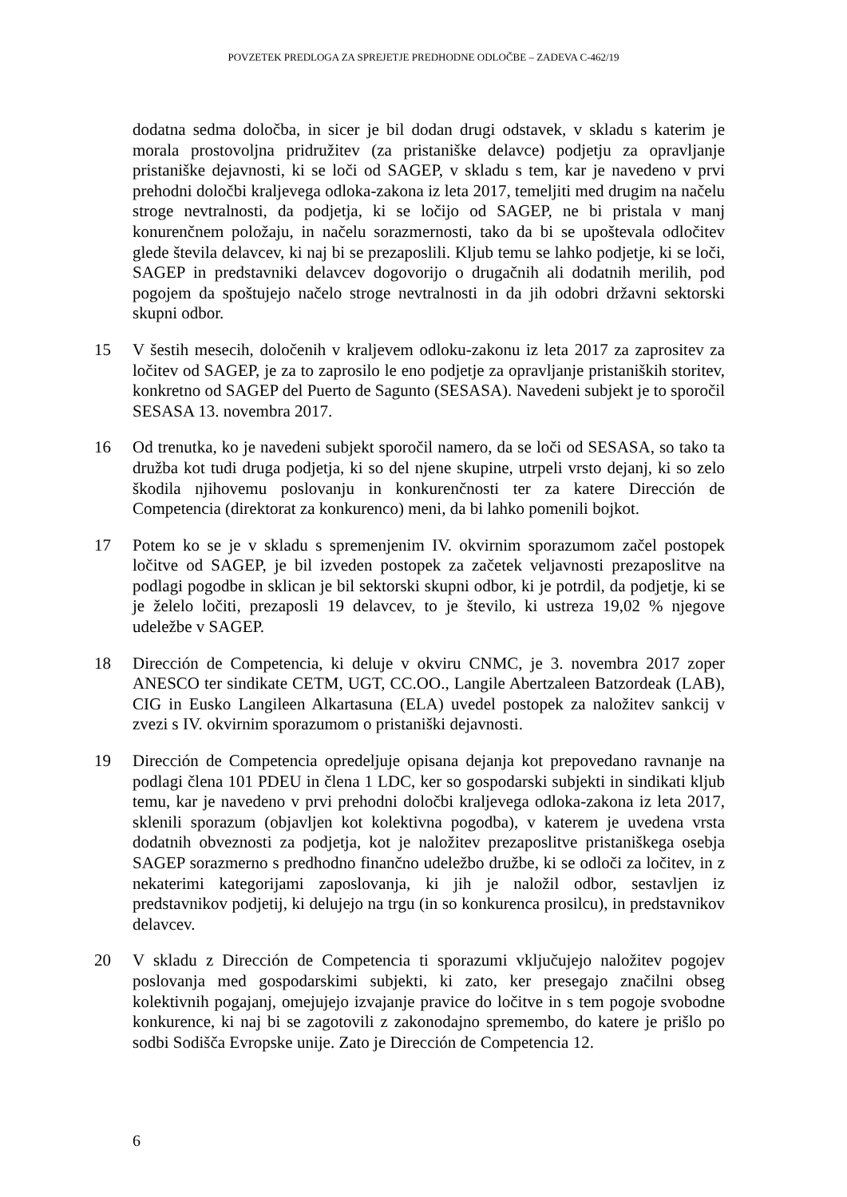POVZETEK PREDLOGA ZA SPREJETJE PREDHODNE ODLOČBE – ZADEVA C-462/19
dodatna sedma določba, in sicer je bil dodan drugi odstavek, v skladu s katerim je morala prostovoljna pridružitev (za pristaniške delavce) podjetju za opravljanje pristaniške dejavnosti, ki se loči od SAGEP, v skladu s tem, kar je navedeno v prvi prehodni določbi kraljevega odloka-zakona iz leta 2017, temeljiti med drugim na načelu stroge nevtralnosti, da podjetja, ki se ločijo od SAGEP, ne bi pristala v manj konurenčnem položaju, in načelu sorazmernosti, tako da bi se upoštevala odločitev glede števila delavcev, ki naj bi se prezaposlili. Kljub temu se lahko podjetje, ki se loči, SAGEP in predstavniki delavcev dogovorijo o drugačnih ali dodatnih merilih, pod pogojem da spoštujejo načelo stroge nevtralnosti in da jih odobri državni sektorski skupni odbor.
15 V šestih mesecih, določenih v kraljevem odloku-zakonu iz leta 2017 za zaprositev za ločitev od SAGEP, je za to zaprosilo le eno podjetje za opravljanje pristaniških storitev, konkretno od SAGEP del Puerto de Sagunto (SESASA). Navedeni subjekt je to sporočil SESASA 13. novembra 2017.
16 Od trenutka, ko je navedeni subjekt sporočil namero, da se loči od SESASA, so tako ta družba kot tudi druga podjetja, ki so del njene skupine, utrpeli vrsto dejanj, ki so zelo škodila njihovemu poslovanju in konkurenčnosti ter za katere Dirección de Competencia (direktorat za konkurenco) meni, da bi lahko pomenili bojkot.
17 Potem ko se je v skladu s spremenjenim IV. okvirnim sporazumom začel postopek ločitve od SAGEP, je bil izveden postopek za začetek veljavnosti prezaposlitve na podlagi pogodbe in sklican je bil sektorski skupni odbor, ki je potrdil, da podjetje, ki se je želelo ločiti, prezaposli 19 delavcev, to je število, ki ustreza 19,02 % njegove udeležbe v SAGEP.
18 Dirección de Competencia, ki deluje v okviru CNMC, je 3. novembra 2017 zoper ANESCO ter sindikate CETM, UGT, CC.OO., Langile Abertzaleen Batzordeak (LAB), CIG in Eusko Langileen Alkartasuna (ELA) uvedel postopek za naložitev sankcij v zvezi s IV. okvirnim sporazumom o pristaniški dejavnosti.
19 Dirección de Competencia opredeljuje opisana dejanja kot prepovedano ravnanje na podlagi člena 101 PDEU in člena 1 LDC, ker so gospodarski subjekti in sindikati kljub temu, kar je navedeno v prvi prehodni določbi kraljevega odloka-zakona iz leta 2017, sklenili sporazum (objavljen kot kolektivna pogodba), v katerem je uvedena vrsta dodatnih obveznosti za podjetja, kot je naložitev prezaposlitve pristaniškega osebja SAGEP sorazmerno s predhodno finančno udeležbo družbe, ki se odloči za ločitev, in z nekaterimi kategorijami zaposlovanja, ki jih je naložil odbor, sestavljen iz predstavnikov podjetij, ki delujejo na trgu (in so konkurenca prosilcu), in predstavnikov delavcev.
20 V skladu z Dirección de Competencia ti sporazumi vključujejo naložitev pogojev poslovanja med gospodarskimi subjekti, ki zato, ker presegajo značilni obseg kolektivnih pogajanj, omejujejo izvajanje pravice do ločitve in s tem pogoje svobodne konkurence, ki naj bi se zagotovili z zakonodajno spremembo, do katere je prišlo po sodbi Sodišča Evropske unije. Zato je Dirección de Competencia 12.
6